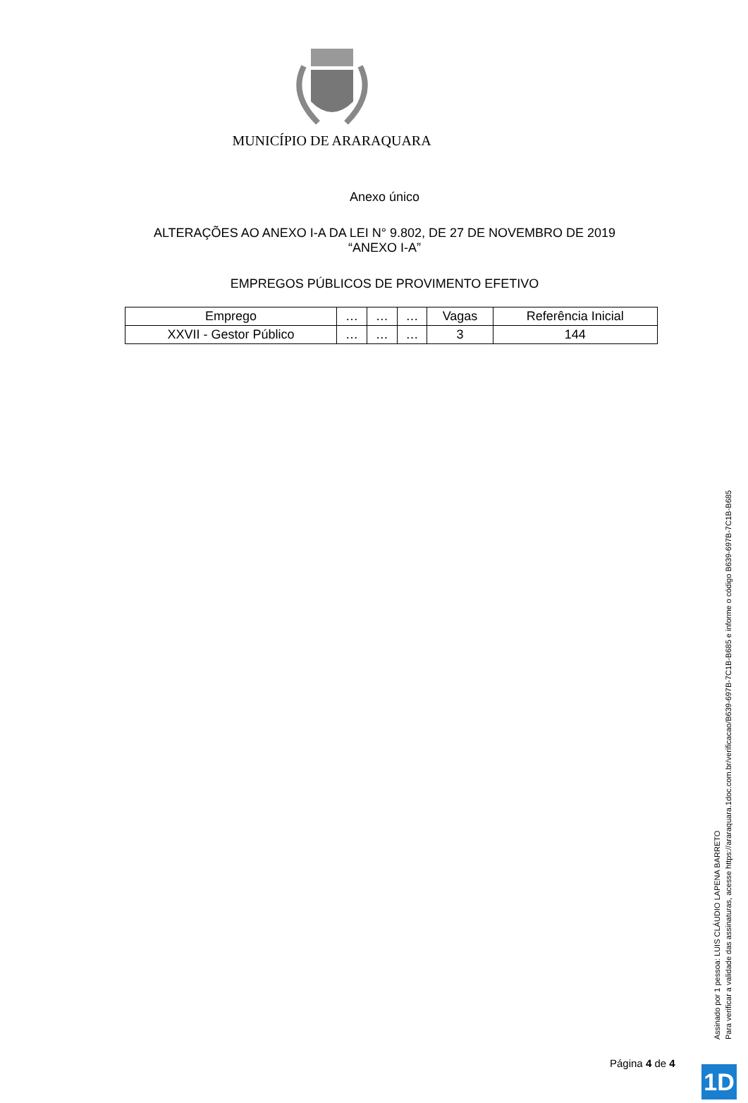MUNICÍPIO DE ARARAQUARA
Anexo único
ALTERAÇÕES AO ANEXO I-A DA LEI N° 9.802, DE 27 DE NOVEMBRO DE 2019
“ANEXO I-A”
EMPREGOS PÚBLICOS DE PROVIMENTO EFETIVO
| Emprego | … | … | … | Vagas | Referência Inicial |
| --- | --- | --- | --- | --- | --- |
| XXVII - Gestor Público | … | … | … | 3 | 144 |
Assinado por 1 pessoa: LUIS CLÁUDIO LAPENA BARRETO
Para verificar a validade das assinaturas, acesse https://araraquara.1doc.com.br/verificacao/B639-697B-7C1B-B685 e informe o código B639-697B-7C1B-B685
Página 4 de 4
1D